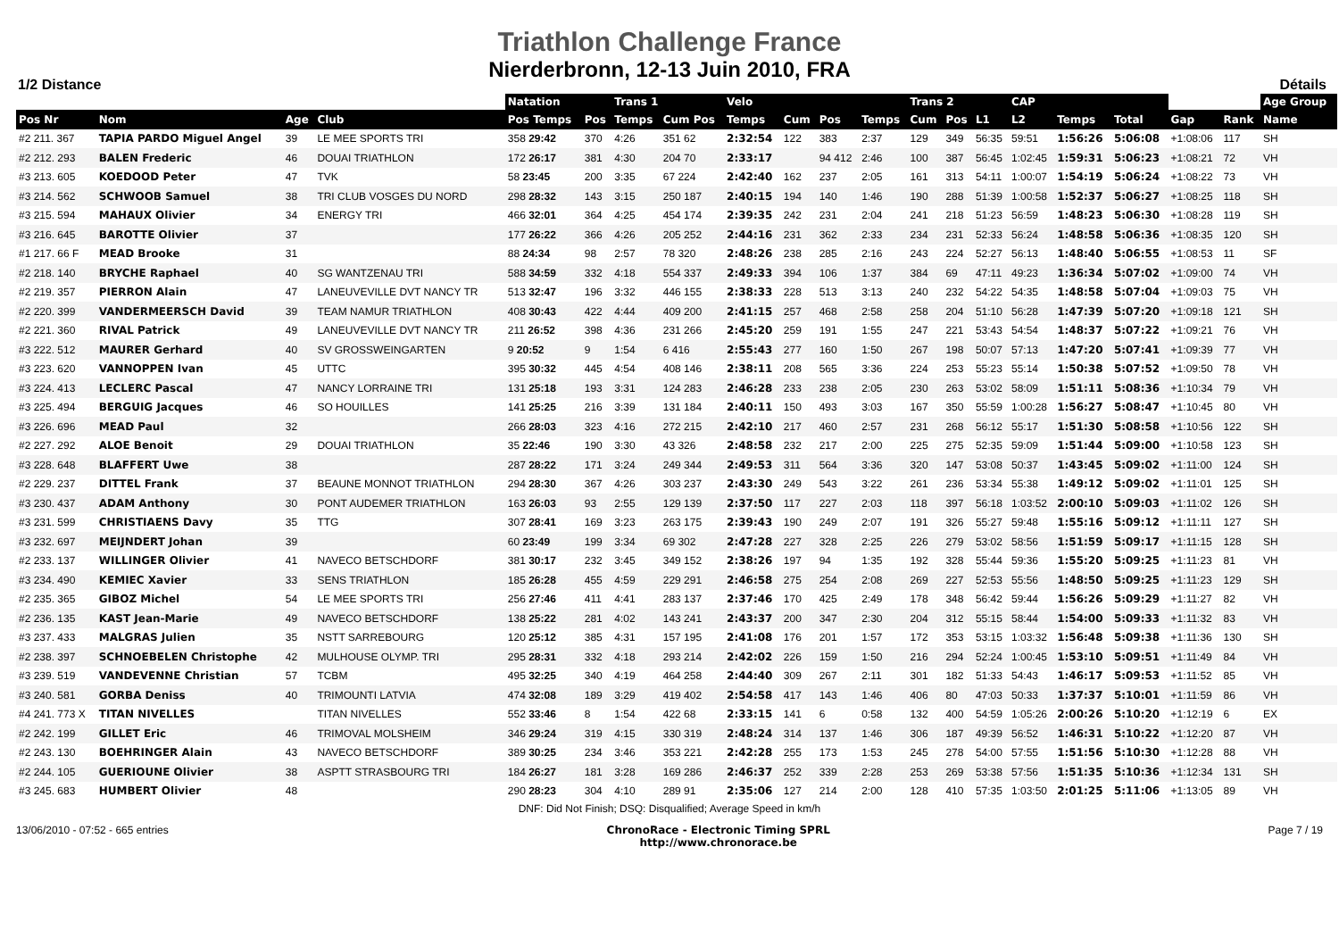Triathlon Challenge France
Nierderbronn, 12-13 Juin 2010, FRA
1/2 Distance Détails
| | | | | | Natation | | Trans 1 | | Velo | | | | Trans 2 | | | CAP | | | | | Age Group |
| --- | --- | --- | --- | --- | --- | --- | --- | --- | --- | --- | --- | --- | --- | --- | --- | --- | --- | --- | --- | --- | --- |
| Pos Nr | Nom | Age | Club | | Pos Temps | Pos | Temps | Cum Pos | Temps | Cum | Pos | Temps | Cum | Pos | L1 | L2 | Temps | Total | Gap | Rank | Name |
| #2 211. 367 | TAPIA PARDO Miguel Angel | 39 | LE MEE SPORTS TRI | | 358 29:42 | 370 | 4:26 | 351 62 | 2:32:54 | 122 | 383 | 2:37 | 129 | 349 | 56:35 | 59:51 | 1:56:26 | 5:06:08 | +1:08:06 | 117 | SH |
| #2 212. 293 | BALEN Frederic | 46 | DOUAI TRIATHLON | | 172 26:17 | 381 | 4:30 | 204 70 | 2:33:17 | | 94 412 | 2:46 | 100 | 387 | 56:45 | 1:02:45 | 1:59:31 | 5:06:23 | +1:08:21 | 72 | VH |
| #3 213. 605 | KOEDOOD Peter | 47 | TVK | | 58 23:45 | 200 | 3:35 | 67 224 | 2:42:40 | 162 | 237 | 2:05 | 161 | 313 | 54:11 | 1:00:07 | 1:54:19 | 5:06:24 | +1:08:22 | 73 | VH |
| #3 214. 562 | SCHWOOB Samuel | 38 | TRI CLUB VOSGES DU NORD | | 298 28:32 | 143 | 3:15 | 250 187 | 2:40:15 | 194 | 140 | 1:46 | 190 | 288 | 51:39 | 1:00:58 | 1:52:37 | 5:06:27 | +1:08:25 | 118 | SH |
| #3 215. 594 | MAHAUX Olivier | 34 | ENERGY TRI | | 466 32:01 | 364 | 4:25 | 454 174 | 2:39:35 | 242 | 231 | 2:04 | 241 | 218 | 51:23 | 56:59 | 1:48:23 | 5:06:30 | +1:08:28 | 119 | SH |
| #3 216. 645 | BAROTTE Olivier | 37 | | | 177 26:22 | 366 | 4:26 | 205 252 | 2:44:16 | 231 | 362 | 2:33 | 234 | 231 | 52:33 | 56:24 | 1:48:58 | 5:06:36 | +1:08:35 | 120 | SH |
| #1 217. 66 F | MEAD Brooke | 31 | | | 88 24:34 | 98 | 2:57 | 78 320 | 2:48:26 | 238 | 285 | 2:16 | 243 | 224 | 52:27 | 56:13 | 1:48:40 | 5:06:55 | +1:08:53 | 11 | SF |
| #2 218. 140 | BRYCHE Raphael | 40 | SG WANTZENAU TRI | | 588 34:59 | 332 | 4:18 | 554 337 | 2:49:33 | 394 | 106 | 1:37 | 384 | 69 | 47:11 | 49:23 | 1:36:34 | 5:07:02 | +1:09:00 | 74 | VH |
| #2 219. 357 | PIERRON Alain | 47 | LANEUVEVILLE DVT NANCY TR | | 513 32:47 | 196 | 3:32 | 446 155 | 2:38:33 | 228 | 513 | 3:13 | 240 | 232 | 54:22 | 54:35 | 1:48:58 | 5:07:04 | +1:09:03 | 75 | VH |
| #2 220. 399 | VANDERMEERSCH David | 39 | TEAM NAMUR TRIATHLON | | 408 30:43 | 422 | 4:44 | 409 200 | 2:41:15 | 257 | 468 | 2:58 | 258 | 204 | 51:10 | 56:28 | 1:47:39 | 5:07:20 | +1:09:18 | 121 | SH |
| #2 221. 360 | RIVAL Patrick | 49 | LANEUVEVILLE DVT NANCY TR | | 211 26:52 | 398 | 4:36 | 231 266 | 2:45:20 | 259 | 191 | 1:55 | 247 | 221 | 53:43 | 54:54 | 1:48:37 | 5:07:22 | +1:09:21 | 76 | VH |
| #3 222. 512 | MAURER Gerhard | 40 | SV GROSSWEINGARTEN | | 9 20:52 | 9 | 1:54 | 6 416 | 2:55:43 | 277 | 160 | 1:50 | 267 | 198 | 50:07 | 57:13 | 1:47:20 | 5:07:41 | +1:09:39 | 77 | VH |
| #3 223. 620 | VANNOPPEN Ivan | 45 | UTTC | | 395 30:32 | 445 | 4:54 | 408 146 | 2:38:11 | 208 | 565 | 3:36 | 224 | 253 | 55:23 | 55:14 | 1:50:38 | 5:07:52 | +1:09:50 | 78 | VH |
| #3 224. 413 | LECLERC Pascal | 47 | NANCY LORRAINE TRI | | 131 25:18 | 193 | 3:31 | 124 283 | 2:46:28 | 233 | 238 | 2:05 | 230 | 263 | 53:02 | 58:09 | 1:51:11 | 5:08:36 | +1:10:34 | 79 | VH |
| #3 225. 494 | BERGUIG Jacques | 46 | SO HOUILLES | | 141 25:25 | 216 | 3:39 | 131 184 | 2:40:11 | 150 | 493 | 3:03 | 167 | 350 | 55:59 | 1:00:28 | 1:56:27 | 5:08:47 | +1:10:45 | 80 | VH |
| #3 226. 696 | MEAD Paul | 32 | | | 266 28:03 | 323 | 4:16 | 272 215 | 2:42:10 | 217 | 460 | 2:57 | 231 | 268 | 56:12 | 55:17 | 1:51:30 | 5:08:58 | +1:10:56 | 122 | SH |
| #2 227. 292 | ALOE Benoit | 29 | DOUAI TRIATHLON | | 35 22:46 | 190 | 3:30 | 43 326 | 2:48:58 | 232 | 217 | 2:00 | 225 | 275 | 52:35 | 59:09 | 1:51:44 | 5:09:00 | +1:10:58 | 123 | SH |
| #3 228. 648 | BLAFFERT Uwe | 38 | | | 287 28:22 | 171 | 3:24 | 249 344 | 2:49:53 | 311 | 564 | 3:36 | 320 | 147 | 53:08 | 50:37 | 1:43:45 | 5:09:02 | +1:11:00 | 124 | SH |
| #2 229. 237 | DITTEL Frank | 37 | BEAUNE MONNOT TRIATHLON | | 294 28:30 | 367 | 4:26 | 303 237 | 2:43:30 | 249 | 543 | 3:22 | 261 | 236 | 53:34 | 55:38 | 1:49:12 | 5:09:02 | +1:11:01 | 125 | SH |
| #3 230. 437 | ADAM Anthony | 30 | PONT AUDEMER TRIATHLON | | 163 26:03 | 93 | 2:55 | 129 139 | 2:37:50 | 117 | 227 | 2:03 | 118 | 397 | 56:18 | 1:03:52 | 2:00:10 | 5:09:03 | +1:11:02 | 126 | SH |
| #3 231. 599 | CHRISTIAENS Davy | 35 | TTG | | 307 28:41 | 169 | 3:23 | 263 175 | 2:39:43 | 190 | 249 | 2:07 | 191 | 326 | 55:27 | 59:48 | 1:55:16 | 5:09:12 | +1:11:11 | 127 | SH |
| #3 232. 697 | MEIJNDERT Johan | 39 | | | 60 23:49 | 199 | 3:34 | 69 302 | 2:47:28 | 227 | 328 | 2:25 | 226 | 279 | 53:02 | 58:56 | 1:51:59 | 5:09:17 | +1:11:15 | 128 | SH |
| #2 233. 137 | WILLINGER Olivier | 41 | NAVECO BETSCHDORF | | 381 30:17 | 232 | 3:45 | 349 152 | 2:38:26 | 197 | 94 | 1:35 | 192 | 328 | 55:44 | 59:36 | 1:55:20 | 5:09:25 | +1:11:23 | 81 | VH |
| #3 234. 490 | KEMIEC Xavier | 33 | SENS TRIATHLON | | 185 26:28 | 455 | 4:59 | 229 291 | 2:46:58 | 275 | 254 | 2:08 | 269 | 227 | 52:53 | 55:56 | 1:48:50 | 5:09:25 | +1:11:23 | 129 | SH |
| #2 235. 365 | GIBOZ Michel | 54 | LE MEE SPORTS TRI | | 256 27:46 | 411 | 4:41 | 283 137 | 2:37:46 | 170 | 425 | 2:49 | 178 | 348 | 56:42 | 59:44 | 1:56:26 | 5:09:29 | +1:11:27 | 82 | VH |
| #2 236. 135 | KAST Jean-Marie | 49 | NAVECO BETSCHDORF | | 138 25:22 | 281 | 4:02 | 143 241 | 2:43:37 | 200 | 347 | 2:30 | 204 | 312 | 55:15 | 58:44 | 1:54:00 | 5:09:33 | +1:11:32 | 83 | VH |
| #3 237. 433 | MALGRAS Julien | 35 | NSTT SARREBOURG | | 120 25:12 | 385 | 4:31 | 157 195 | 2:41:08 | 176 | 201 | 1:57 | 172 | 353 | 53:15 | 1:03:32 | 1:56:48 | 5:09:38 | +1:11:36 | 130 | SH |
| #2 238. 397 | SCHNOEBELEN Christophe | 42 | MULHOUSE OLYMP. TRI | | 295 28:31 | 332 | 4:18 | 293 214 | 2:42:02 | 226 | 159 | 1:50 | 216 | 294 | 52:24 | 1:00:45 | 1:53:10 | 5:09:51 | +1:11:49 | 84 | VH |
| #3 239. 519 | VANDEVENNE Christian | 57 | TCBM | | 495 32:25 | 340 | 4:19 | 464 258 | 2:44:40 | 309 | 267 | 2:11 | 301 | 182 | 51:33 | 54:43 | 1:46:17 | 5:09:53 | +1:11:52 | 85 | VH |
| #3 240. 581 | GORBA Deniss | 40 | TRIMOUNTI LATVIA | | 474 32:08 | 189 | 3:29 | 419 402 | 2:54:58 | 417 | 143 | 1:46 | 406 | 80 | 47:03 | 50:33 | 1:37:37 | 5:10:01 | +1:11:59 | 86 | VH |
| #4 241. 773 X | TITAN NIVELLES | | TITAN NIVELLES | | 552 33:46 | 8 | 1:54 | 422 68 | 2:33:15 | 141 | 6 | 0:58 | 132 | 400 | 54:59 | 1:05:26 | 2:00:26 | 5:10:20 | +1:12:19 | 6 | EX |
| #2 242. 199 | GILLET Eric | 46 | TRIMOVAL MOLSHEIM | | 346 29:24 | 319 | 4:15 | 330 319 | 2:48:24 | 314 | 137 | 1:46 | 306 | 187 | 49:39 | 56:52 | 1:46:31 | 5:10:22 | +1:12:20 | 87 | VH |
| #2 243. 130 | BOEHRINGER Alain | 43 | NAVECO BETSCHDORF | | 389 30:25 | 234 | 3:46 | 353 221 | 2:42:28 | 255 | 173 | 1:53 | 245 | 278 | 54:00 | 57:55 | 1:51:56 | 5:10:30 | +1:12:28 | 88 | VH |
| #2 244. 105 | GUERIOUNE Olivier | 38 | ASPTT STRASBOURG TRI | | 184 26:27 | 181 | 3:28 | 169 286 | 2:46:37 | 252 | 339 | 2:28 | 253 | 269 | 53:38 | 57:56 | 1:51:35 | 5:10:36 | +1:12:34 | 131 | SH |
| #3 245. 683 | HUMBERT Olivier | 48 | | | 290 28:23 | 304 | 4:10 | 289 91 | 2:35:06 | 127 | 214 | 2:00 | 128 | 410 | 57:35 | 1:03:50 | 2:01:25 | 5:11:06 | +1:13:05 | 89 | VH |
DNF: Did Not Finish; DSQ: Disqualified; Average Speed in km/h
13/06/2010 - 07:52 - 665 entries ChronoRace - Electronic Timing SPRL
http://www.chronorace.be Page 7 / 19